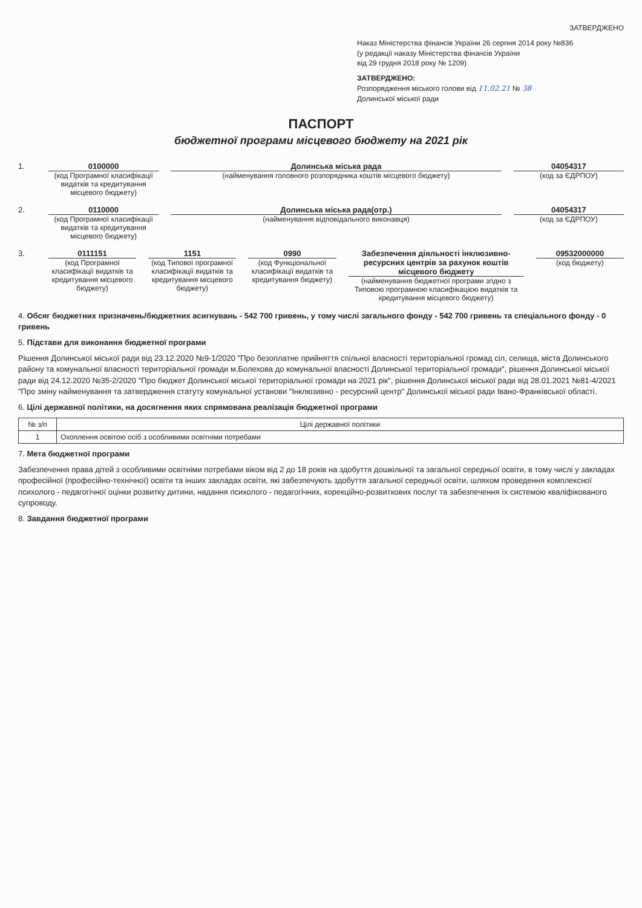ЗАТВЕРДЖЕНО
Наказ Міністерства фінансів України 26 серпня 2014 року №836
(у редакції наказу Міністерства фінансів України
від 29 грудня 2018 року № 1209)
ЗАТВЕРДЖЕНО:
Розпорядження міського голови від 11.02.21 № 38
Долинської міської ради
ПАСПОРТ
бюджетної програми місцевого бюджету на 2021 рік
1. 0100000
(код Програмної класифікації видатків та кредитування місцевого бюджету)
Долинська міська рада
(найменування головного розпорядника коштів місцевого бюджету)
04054317
(код за ЄДРПОУ)
2. 0110000
(код Програмної класифікації видатків та кредитування місцевого бюджету)
Долинська міська рада(отр.)
(найменування відповідального виконавця)
04054317
(код за ЄДРПОУ)
3. 0111151
(код Програмної класифікації видатків та кредитування місцевого бюджету)
1151
(код Типової програмної класифікації видатків та кредитування місцевого бюджету)
0990
(код Функціональної класифікації видатків та кредитування бюджету)
Забезпечення діяльності інклюзивно-ресурсних центрів за рахунок коштів місцевого бюджету
(найменування бюджетної програми згідно з Типовою програмною класифікацією видатків та кредитування місцевого бюджету)
09532000000
(код бюджету)
4. Обсяг бюджетних призначень/бюджетних асигнувань - 542 700 гривень, у тому числі загального фонду - 542 700 гривень та спеціального фонду - 0 гривень
5. Підстави для виконання бюджетної програми
Рішення Долинської міської ради від 23.12.2020 №9-1/2020 "Про безоплатне прийняття спільної власності територіальної громад сіл, селища, міста Долинського району та комунальної власності територіальної громади м.Болехова до комунальної власності Долинської територіальної громади", рішення Долинської міської ради від 24.12.2020 №35-2/2020 "Про бюджет Долинської міської територіальної громади на 2021 рік", рішення Долинської міської ради від 28.01.2021 №81-4/2021 "Про зміну найменування та затвердження статуту комунальної установи "Інклюзивно - ресурсний центр" Долинської міської ради Івано-Франківської області.
6. Цілі державної політики, на досягнення яких спрямована реалізація бюджетної програми
| № з/п | Цілі державної політики |
| --- | --- |
| 1 | Охоплення освітою осіб з особливими освітніми потребами |
7. Мета бюджетної програми
Забезпечення права дітей з особливими освітніми потребами віком від 2 до 18 років на здобуття дошкільної та загальної середньої освіти, в тому числі у закладах професійної (професійно-технічної) освіти та інших закладах освіти, які забезпечують здобуття загальної середньої освіти, шляхом проведення комплексної психолого - педагогічної оцінки розвитку дитини, надання психолого - педагогічних, корекційно-розвиткових послуг та забезпечення їх системою кваліфікованого супроводу.
8. Завдання бюджетної програми